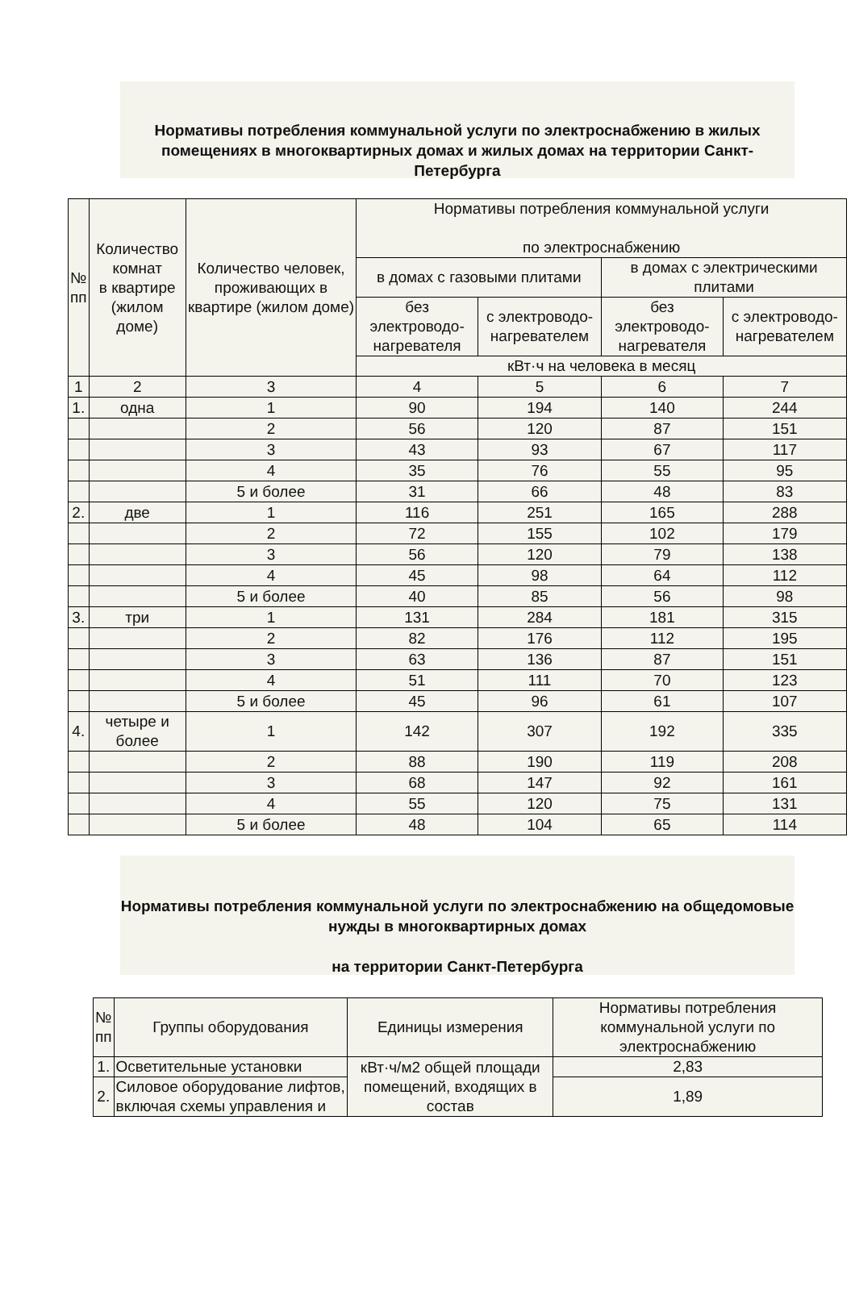Нормативы потребления коммунальной услуги по электроснабжению в жилых помещениях в многоквартирных домах и жилых домах на территории Санкт-Петербурга
| № пп | Количество комнат в квартире (жилом доме) | Количество человек, проживающих в квартире (жилом доме) | Нормативы потребления коммунальной услуги по электроснабжению | | | |
| --- | --- | --- | --- | --- | --- | --- |
| | | | в домах с газовыми плитами | | в домах с электрическими плитами | |
| | | | без электроводо-нагревателя | с электроводо-нагревателем | без электроводо-нагревателя | с электроводо-нагревателем |
| | | | кВт·ч на человека в месяц | | | |
| 1 | 2 | 3 | 4 | 5 | 6 | 7 |
| 1. | одна | 1 | 90 | 194 | 140 | 244 |
| | | 2 | 56 | 120 | 87 | 151 |
| | | 3 | 43 | 93 | 67 | 117 |
| | | 4 | 35 | 76 | 55 | 95 |
| | | 5 и более | 31 | 66 | 48 | 83 |
| 2. | две | 1 | 116 | 251 | 165 | 288 |
| | | 2 | 72 | 155 | 102 | 179 |
| | | 3 | 56 | 120 | 79 | 138 |
| | | 4 | 45 | 98 | 64 | 112 |
| | | 5 и более | 40 | 85 | 56 | 98 |
| 3. | три | 1 | 131 | 284 | 181 | 315 |
| | | 2 | 82 | 176 | 112 | 195 |
| | | 3 | 63 | 136 | 87 | 151 |
| | | 4 | 51 | 111 | 70 | 123 |
| | | 5 и более | 45 | 96 | 61 | 107 |
| 4. | четыре и более | 1 | 142 | 307 | 192 | 335 |
| | | 2 | 88 | 190 | 119 | 208 |
| | | 3 | 68 | 147 | 92 | 161 |
| | | 4 | 55 | 120 | 75 | 131 |
| | | 5 и более | 48 | 104 | 65 | 114 |
Нормативы потребления коммунальной услуги по электроснабжению на общедомовые нужды в многоквартирных домах
на территории Санкт-Петербурга
| № пп | Группы оборудования | Единицы измерения | Нормативы потребления коммунальной услуги по электроснабжению |
| --- | --- | --- | --- |
| 1. | Осветительные установки | кВт·ч/м2 общей площади помещений, входящих в состав | 2,83 |
| 2. | Силовое оборудование лифтов, включая схемы управления и | | 1,89 |